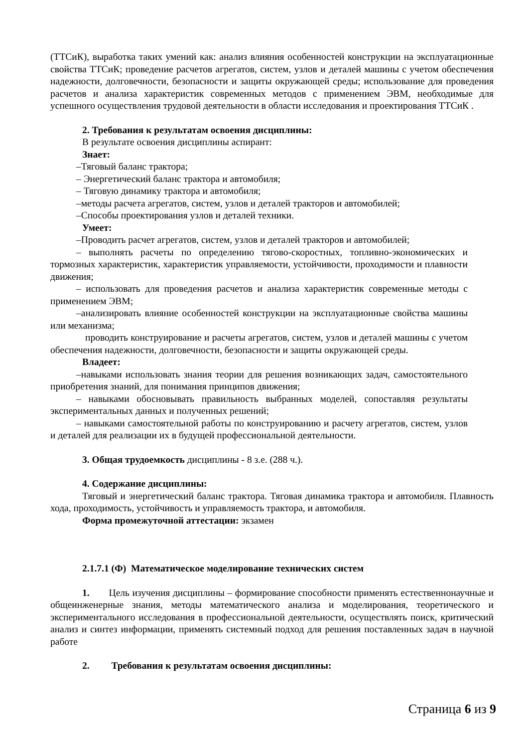(ТТСиК), выработка таких умений как: анализ влияния особенностей конструкции на эксплуатационные свойства ТТСиК; проведение расчетов агрегатов, систем, узлов и деталей машины с учетом обеспечения надежности, долговечности, безопасности и защиты окружающей среды; использование для проведения расчетов и анализа характеристик современных методов с применением ЭВМ, необходимые для успешного осуществления трудовой деятельности в области исследования и проектирования ТТСиК .
2. Требования к результатам освоения дисциплины:
В результате освоения дисциплины аспирант:
Знает:
–Тяговый баланс трактора;
– Энергетический баланс трактора и автомобиля;
– Тяговую динамику трактора и автомобиля;
–методы расчета агрегатов, систем, узлов и деталей тракторов и автомобилей;
–Способы проектирования узлов и деталей техники.
Умеет:
–Проводить расчет агрегатов, систем, узлов и деталей тракторов и автомобилей;
– выполнять расчеты по определению тягово-скоростных, топливно-экономических и тормозных характеристик, характеристик управляемости, устойчивости, проходимости и плавности движения;
– использовать для проведения расчетов и анализа характеристик современные методы с применением ЭВМ;
–анализировать влияние особенностей конструкции на эксплуатационные свойства машины или механизма;
проводить конструирование и расчеты агрегатов, систем, узлов и деталей машины с учетом обеспечения надежности, долговечности, безопасности и защиты окружающей среды.
Владеет:
–навыками использовать знания теории для решения возникающих задач, самостоятельного приобретения знаний, для понимания принципов движения;
– навыками обосновывать правильность выбранных моделей, сопоставляя результаты экспериментальных данных и полученных решений;
– навыками самостоятельной работы по конструированию и расчету агрегатов, систем, узлов и деталей для реализации их в будущей профессиональной деятельности.
3. Общая трудоемкость дисциплины - 8 з.е. (288 ч.).
4. Содержание дисциплины:
Тяговый и энергетический баланс трактора. Тяговая динамика трактора и автомобиля. Плавность хода, проходимость, устойчивость и управляемость трактора, и автомобиля.
Форма промежуточной аттестации: экзамен
2.1.7.1 (Ф) Математическое моделирование технических систем
1. Цель изучения дисциплины – формирование способности применять естественнонаучные и общеинженерные знания, методы математического анализа и моделирования, теоретического и экспериментального исследования в профессиональной деятельности, осуществлять поиск, критический анализ и синтез информации, применять системный подход для решения поставленных задач в научной работе
2. Требования к результатам освоения дисциплины:
Страница 6 из 9